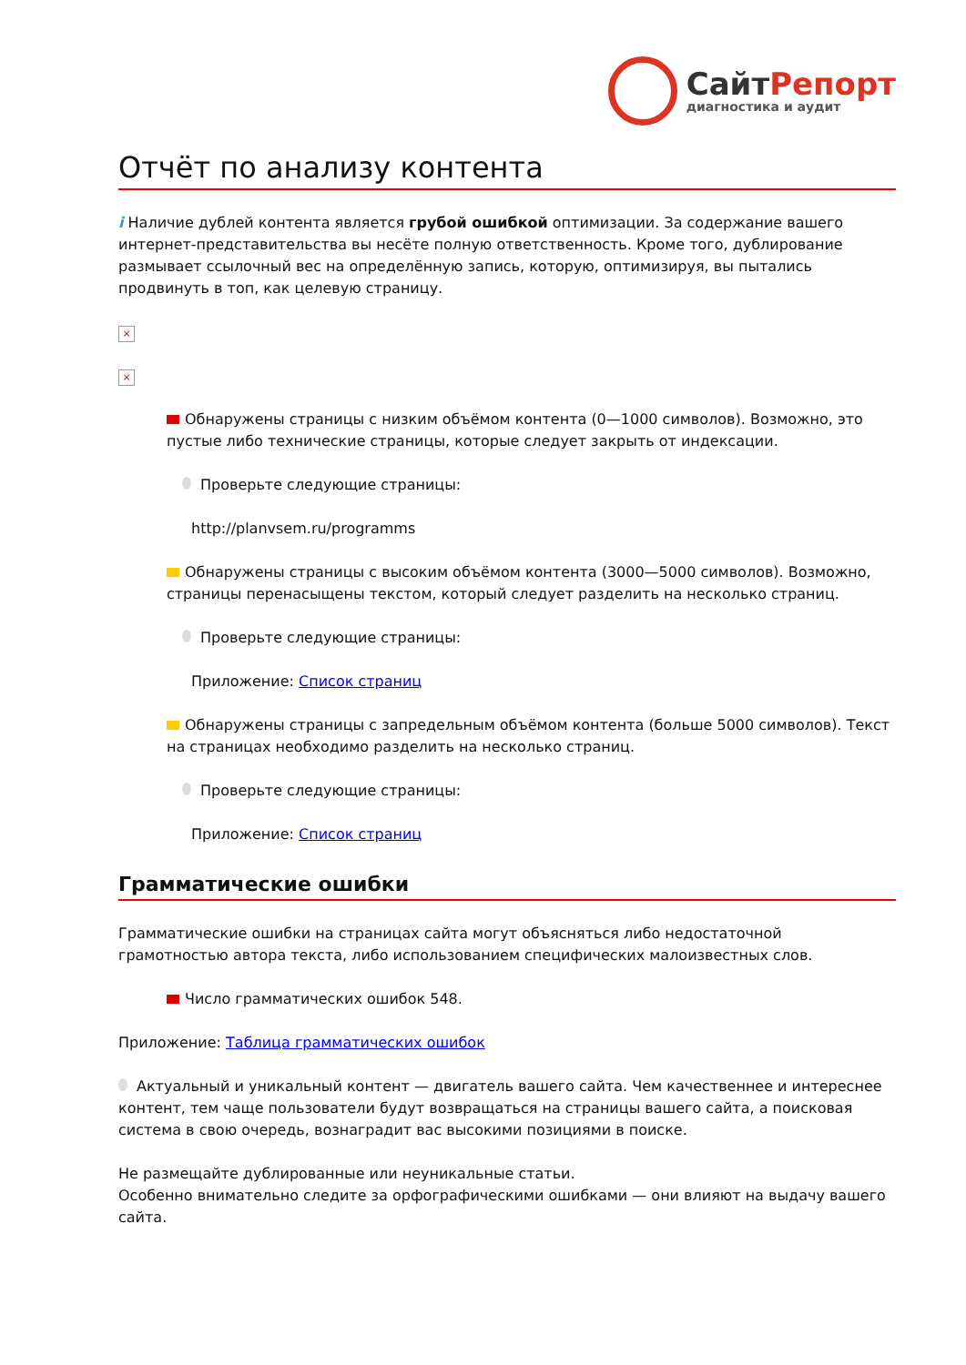СайтРепорт
диагностика и аудит
Отчёт по анализу контента
i Наличие дублей контента является грубой ошибкой оптимизации. За содержание вашего интернет-представительства вы несёте полную ответственность. Кроме того, дублирование размывает ссылочный вес на определённую запись, которую, оптимизируя, вы пытались продвинуть в топ, как целевую страницу.
×
×
Обнаружены страницы с низким объёмом контента (0—1000 символов). Возможно, это пустые либо технические страницы, которые следует закрыть от индексации.
Проверьте следующие страницы:
http://planvsem.ru/programms
Обнаружены страницы с высоким объёмом контента (3000—5000 символов). Возможно, страницы перенасыщены текстом, который следует разделить на несколько страниц.
Проверьте следующие страницы:
Приложение: Список страниц
Обнаружены страницы с запредельным объёмом контента (больше 5000 символов). Текст на страницах необходимо разделить на несколько страниц.
Проверьте следующие страницы:
Приложение: Список страниц
Грамматические ошибки
Грамматические ошибки на страницах сайта могут объясняться либо недостаточной грамотностью автора текста, либо использованием специфических малоизвестных слов.
Число грамматических ошибок 548.
Приложение: Таблица грамматических ошибок
Актуальный и уникальный контент — двигатель вашего сайта. Чем качественнее и интереснее контент, тем чаще пользователи будут возвращаться на страницы вашего сайта, а поисковая система в свою очередь, вознаградит вас высокими позициями в поиске.
Не размещайте дублированные или неуникальные статьи.
Особенно внимательно следите за орфографическими ошибками — они влияют на выдачу вашего сайта.